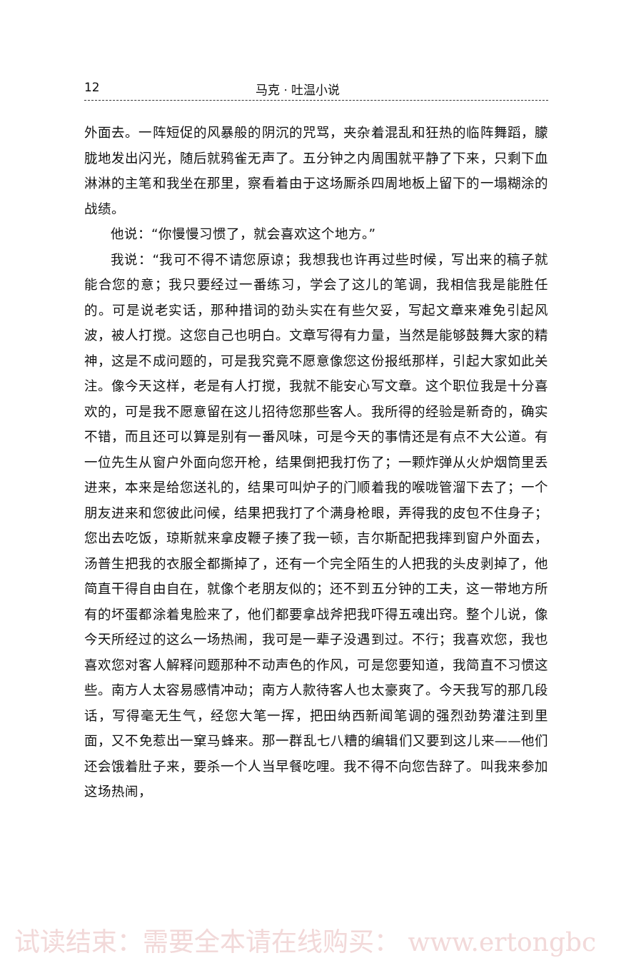12 马克 · 吐温小说
外面去。一阵短促的风暴般的阴沉的咒骂，夹杂着混乱和狂热的临阵舞蹈，朦胧地发出闪光，随后就鸦雀无声了。五分钟之内周围就平静了下来，只剩下血淋淋的主笔和我坐在那里，察看着由于这场厮杀四周地板上留下的一塌糊涂的战绩。
他说：“你慢慢习惯了，就会喜欢这个地方。”
我说：“我可不得不请您原谅；我想我也许再过些时候，写出来的稿子就能合您的意；我只要经过一番练习，学会了这儿的笔调，我相信我是能胜任的。可是说老实话，那种措词的劲头实在有些欠妥，写起文章来难免引起风波，被人打搅。这您自己也明白。文章写得有力量，当然是能够鼓舞大家的精神，这是不成问题的，可是我究竟不愿意像您这份报纸那样，引起大家如此关注。像今天这样，老是有人打搅，我就不能安心写文章。这个职位我是十分喜欢的，可是我不愿意留在这儿招待您那些客人。我所得的经验是新奇的，确实不错，而且还可以算是别有一番风味，可是今天的事情还是有点不大公道。有一位先生从窗户外面向您开枪，结果倒把我打伤了；一颗炸弹从火炉烟筒里丢进来，本来是给您送礼的，结果可叫炉子的门顺着我的喉咙管溜下去了；一个朋友进来和您彼此问候，结果把我打了个满身枪眼，弄得我的皮包不住身子；您出去吃饭，琼斯就来拿皮鞭子揍了我一顿，吉尔斯配把我摔到窗户外面去，汤普生把我的衣服全都撕掉了，还有一个完全陌生的人把我的头皮剥掉了，他简直干得自由自在，就像个老朋友似的；还不到五分钟的工夫，这一带地方所有的坏蛋都涂着鬼脸来了，他们都要拿战斧把我吓得五魂出窍。整个儿说，像今天所经过的这么一场热闹，我可是一辈子没遇到过。不行；我喜欢您，我也喜欢您对客人解释问题那种不动声色的作风，可是您要知道，我简直不习惯这些。南方人太容易感情冲动；南方人款待客人也太豪爽了。今天我写的那几段话，写得毫无生气，经您大笔一挥，把田纳西新闻笔调的强烈劲势灌注到里面，又不免惹出一窠马蜂来。那一群乱七八糟的编辑们又要到这儿来——他们还会饿着肚子来，要杀一个人当早餐吃哩。我不得不向您告辞了。叫我来参加这场热闹，
试读结束：需要全本请在线购买： www.ertongbc